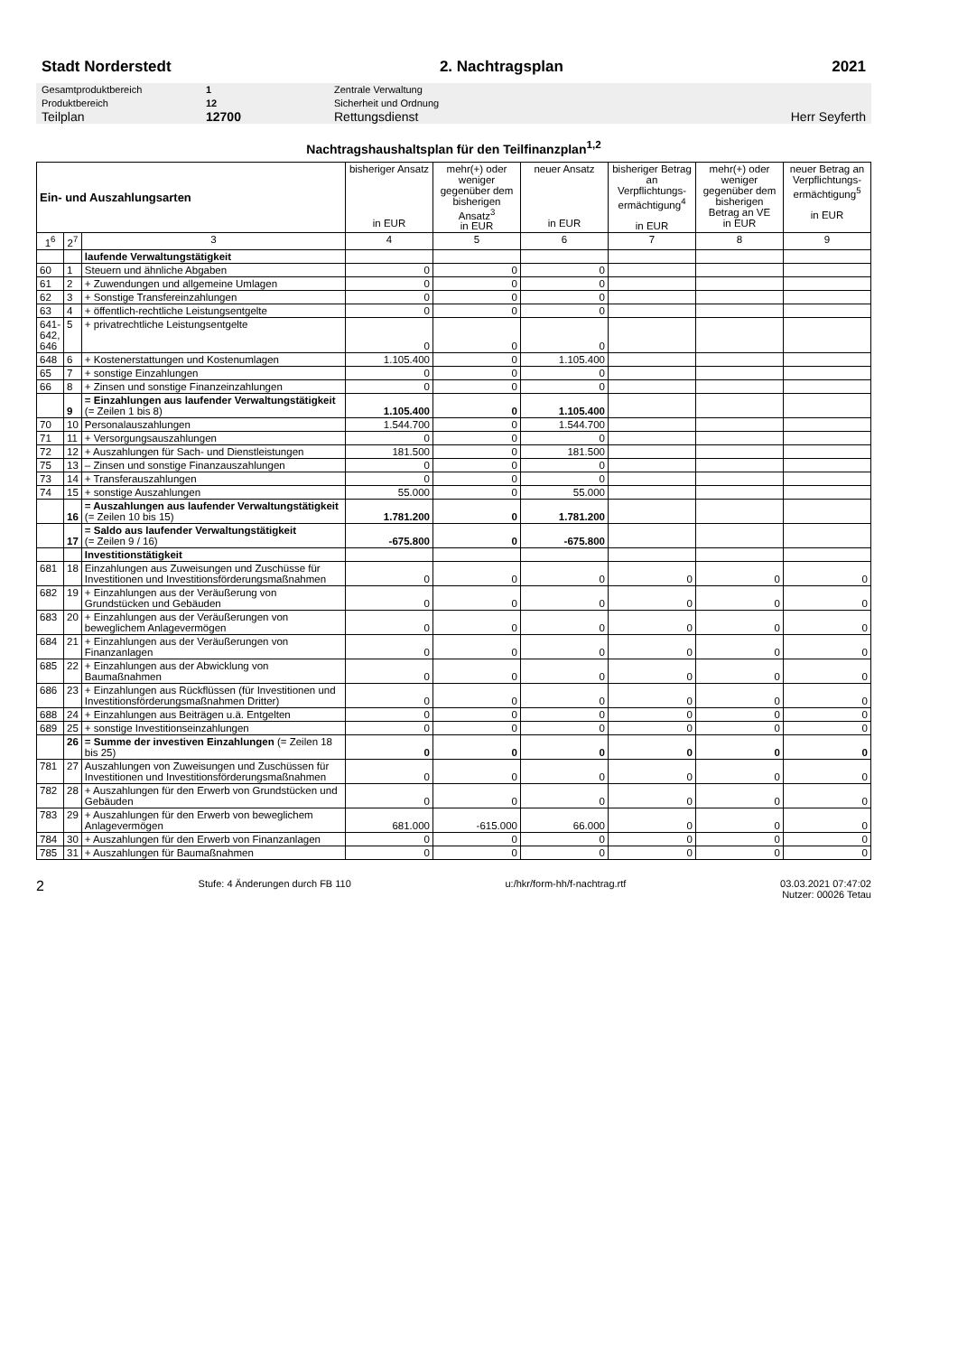Stadt Norderstedt 2. Nachtragsplan 2021
| Gesamtproduktbereich | 1 | Zentrale Verwaltung | |
| Produktbereich | 12 | Sicherheit und Ordnung | |
| Teilplan | 12700 | Rettungsdienst | Herr Seyferth |
Nachtragshaushaltsplan für den Teilfinanzplan<sup>1,2</sup>
| Ein- und Auszahlungsarten | | | bisheriger Ansatz in EUR | mehr(+) oder weniger gegenüber dem bisherigen Ansatz<sup>3</sup> in EUR | neuer Ansatz in EUR | bisheriger Betrag an Verpflichtungs-ermächtigung<sup>4</sup> in EUR | mehr(+) oder weniger gegenüber dem bisherigen Betrag an VE in EUR | neuer Betrag an Verpflichtungs-ermächtigung<sup>5</sup> in EUR |
| --- | --- | --- | --- | --- | --- | --- | --- | --- |
| 1<sup>6</sup> | 2<sup>7</sup> | 3 | 4 | 5 | 6 | 7 | 8 | 9 |
| | | laufende Verwaltungstätigkeit | | | | | | |
| 60 | 1 | Steuern und ähnliche Abgaben | 0 | 0 | 0 | | | |
| 61 | 2 | + Zuwendungen und allgemeine Umlagen | 0 | 0 | 0 | | | |
| 62 | 3 | + Sonstige Transfereinzahlungen | 0 | 0 | 0 | | | |
| 63 | 4 | + öffentlich-rechtliche Leistungsentgelte | 0 | 0 | 0 | | | |
| 641- 642, 646 | 5 | + privatrechtliche Leistungsentgelte | 0 | 0 | 0 | | | |
| 648 | 6 | + Kostenerstattungen und Kostenumlagen | 1.105.400 | 0 | 1.105.400 | | | |
| 65 | 7 | + sonstige Einzahlungen | 0 | 0 | 0 | | | |
| 66 | 8 | + Zinsen und sonstige Finanzeinzahlungen | 0 | 0 | 0 | | | |
| | 9 | = Einzahlungen aus laufender Verwaltungstätigkeit (= Zeilen 1 bis 8) | 1.105.400 | 0 | 1.105.400 | | | |
| 70 | 10 | Personalauszahlungen | 1.544.700 | 0 | 1.544.700 | | | |
| 71 | 11 | + Versorgungsauszahlungen | 0 | 0 | 0 | | | |
| 72 | 12 | + Auszahlungen für Sach- und Dienstleistungen | 181.500 | 0 | 181.500 | | | |
| 75 | 13 | – Zinsen und sonstige Finanzauszahlungen | 0 | 0 | 0 | | | |
| 73 | 14 | + Transferauszahlungen | 0 | 0 | 0 | | | |
| 74 | 15 | + sonstige Auszahlungen | 55.000 | 0 | 55.000 | | | |
| | 16 | = Auszahlungen aus laufender Verwaltungstätigkeit (= Zeilen 10 bis 15) | 1.781.200 | 0 | 1.781.200 | | | |
| | 17 | = Saldo aus laufender Verwaltungstätigkeit (= Zeilen 9 / 16) | -675.800 | 0 | -675.800 | | | |
| | | Investitionstätigkeit | | | | | | |
| 681 | 18 | Einzahlungen aus Zuweisungen und Zuschüsse für Investitionen und Investitionsförderungsmaßnahmen | 0 | 0 | 0 | 0 | 0 | 0 |
| 682 | 19 | + Einzahlungen aus der Veräußerung von Grundstücken und Gebäuden | 0 | 0 | 0 | 0 | 0 | 0 |
| 683 | 20 | + Einzahlungen aus der Veräußerungen von beweglichem Anlagevermögen | 0 | 0 | 0 | 0 | 0 | 0 |
| 684 | 21 | + Einzahlungen aus der Veräußerungen von Finanzanlagen | 0 | 0 | 0 | 0 | 0 | 0 |
| 685 | 22 | + Einzahlungen aus der Abwicklung von Baumaßnahmen | 0 | 0 | 0 | 0 | 0 | 0 |
| 686 | 23 | + Einzahlungen aus Rückflüssen (für Investitionen und Investitionsförderungsmaßnahmen Dritter) | 0 | 0 | 0 | 0 | 0 | 0 |
| 688 | 24 | + Einzahlungen aus Beiträgen u.ä. Entgelten | 0 | 0 | 0 | 0 | 0 | 0 |
| 689 | 25 | + sonstige Investitionseinzahlungen | 0 | 0 | 0 | 0 | 0 | 0 |
| | 26 | = Summe der investiven Einzahlungen (= Zeilen 18 bis 25) | 0 | 0 | 0 | 0 | 0 | 0 |
| 781 | 27 | Auszahlungen von Zuweisungen und Zuschüssen für Investitionen und Investitionsförderungsmaßnahmen | 0 | 0 | 0 | 0 | 0 | 0 |
| 782 | 28 | + Auszahlungen für den Erwerb von Grundstücken und Gebäuden | 0 | 0 | 0 | 0 | 0 | 0 |
| 783 | 29 | + Auszahlungen für den Erwerb von beweglichem Anlagevermögen | 681.000 | -615.000 | 66.000 | 0 | 0 | 0 |
| 784 | 30 | + Auszahlungen für den Erwerb von Finanzanlagen | 0 | 0 | 0 | 0 | 0 | 0 |
| 785 | 31 | + Auszahlungen für Baumaßnahmen | 0 | 0 | 0 | 0 | 0 | 0 |
2 Stufe: 4 Änderungen durch FB 110 u:/hkr/form-hh/f-nachtrag.rtf 03.03.2021 07:47:02
Nutzer: 00026 Tetau